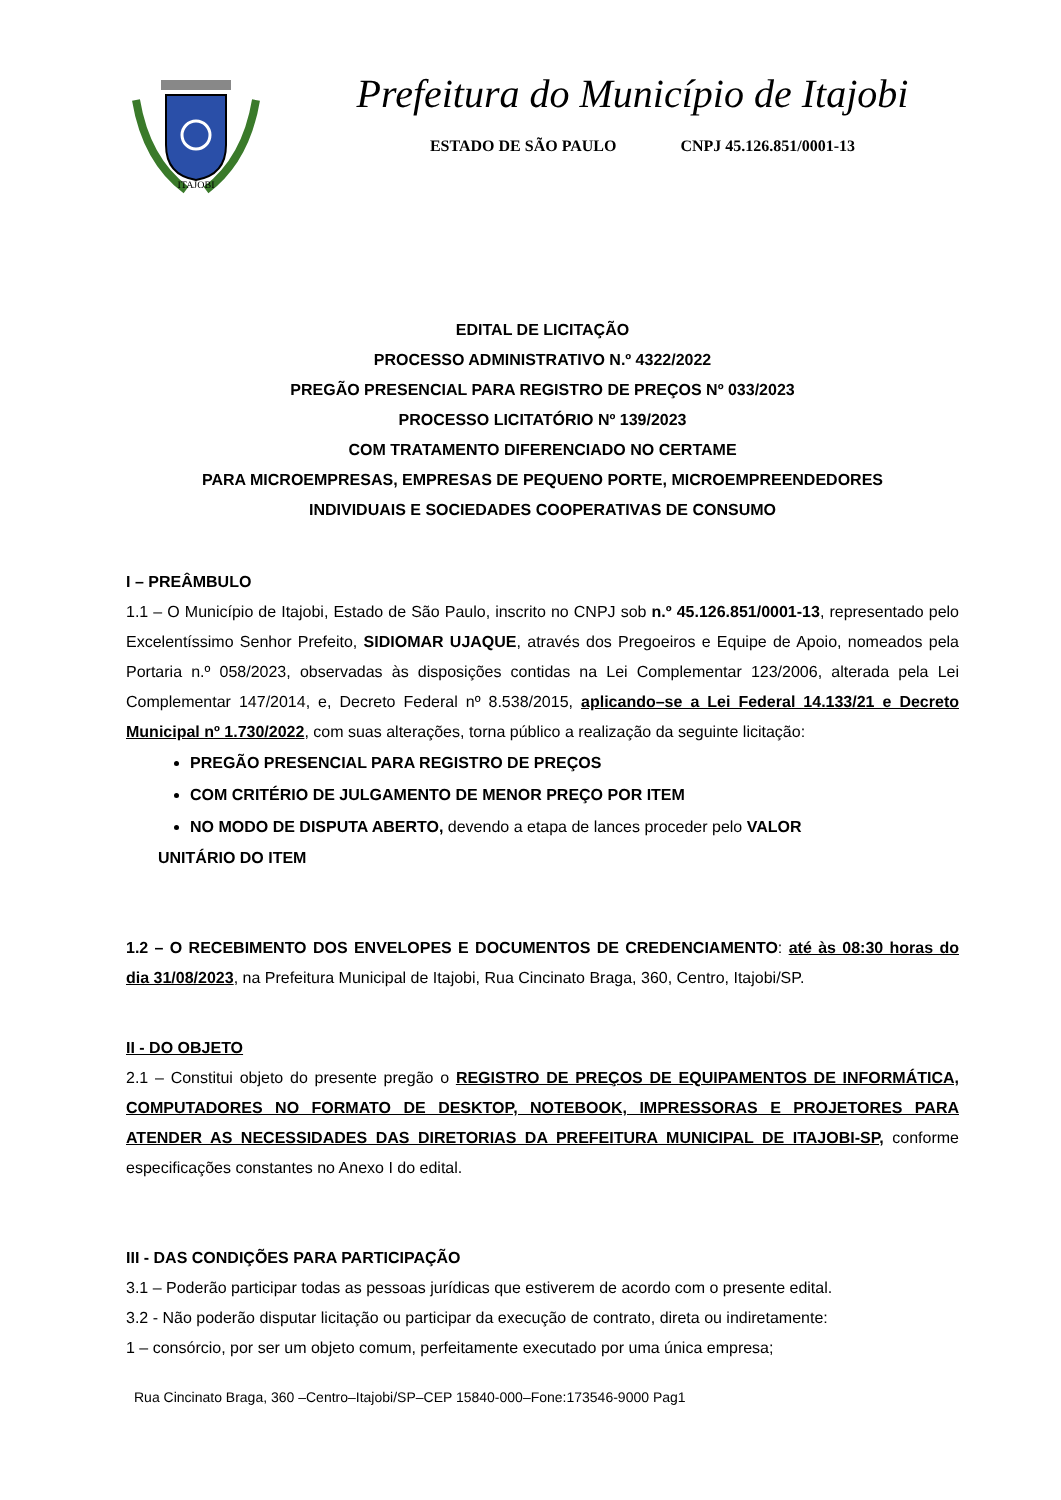ITAJOBI
Prefeitura do Município de Itajobi
ESTADO DE SÃO PAULO CNPJ 45.126.851/0001-13
EDITAL DE LICITAÇÃO
PROCESSO ADMINISTRATIVO N.º 4322/2022
PREGÃO PRESENCIAL PARA REGISTRO DE PREÇOS Nº 033/2023
PROCESSO LICITATÓRIO Nº 139/2023
COM TRATAMENTO DIFERENCIADO NO CERTAME
PARA MICROEMPRESAS, EMPRESAS DE PEQUENO PORTE, MICROEMPREENDEDORES
INDIVIDUAIS E SOCIEDADES COOPERATIVAS DE CONSUMO
I – PREÂMBULO
1.1 – O Município de Itajobi, Estado de São Paulo, inscrito no CNPJ sob n.º 45.126.851/0001-13, representado pelo Excelentíssimo Senhor Prefeito, SIDIOMAR UJAQUE, através dos Pregoeiros e Equipe de Apoio, nomeados pela Portaria n.º 058/2023, observadas às disposições contidas na Lei Complementar 123/2006, alterada pela Lei Complementar 147/2014, e, Decreto Federal nº 8.538/2015, aplicando–se a Lei Federal 14.133/21 e Decreto Municipal nº 1.730/2022, com suas alterações, torna público a realização da seguinte licitação:
PREGÃO PRESENCIAL PARA REGISTRO DE PREÇOS
COM CRITÉRIO DE JULGAMENTO DE MENOR PREÇO POR ITEM
NO MODO DE DISPUTA ABERTO, devendo a etapa de lances proceder pelo VALOR
UNITÁRIO DO ITEM
1.2 – O RECEBIMENTO DOS ENVELOPES E DOCUMENTOS DE CREDENCIAMENTO: até às 08:30 horas do dia 31/08/2023, na Prefeitura Municipal de Itajobi, Rua Cincinato Braga, 360, Centro, Itajobi/SP.
II - DO OBJETO
2.1 – Constitui objeto do presente pregão o REGISTRO DE PREÇOS DE EQUIPAMENTOS DE INFORMÁTICA, COMPUTADORES NO FORMATO DE DESKTOP, NOTEBOOK, IMPRESSORAS E PROJETORES PARA ATENDER AS NECESSIDADES DAS DIRETORIAS DA PREFEITURA MUNICIPAL DE ITAJOBI-SP, conforme especificações constantes no Anexo I do edital.
III - DAS CONDIÇÕES PARA PARTICIPAÇÃO
3.1 – Poderão participar todas as pessoas jurídicas que estiverem de acordo com o presente edital.
3.2 - Não poderão disputar licitação ou participar da execução de contrato, direta ou indiretamente:
1 – consórcio, por ser um objeto comum, perfeitamente executado por uma única empresa;
Rua Cincinato Braga, 360 –Centro–Itajobi/SP–CEP 15840-000–Fone:173546-9000 Pag1